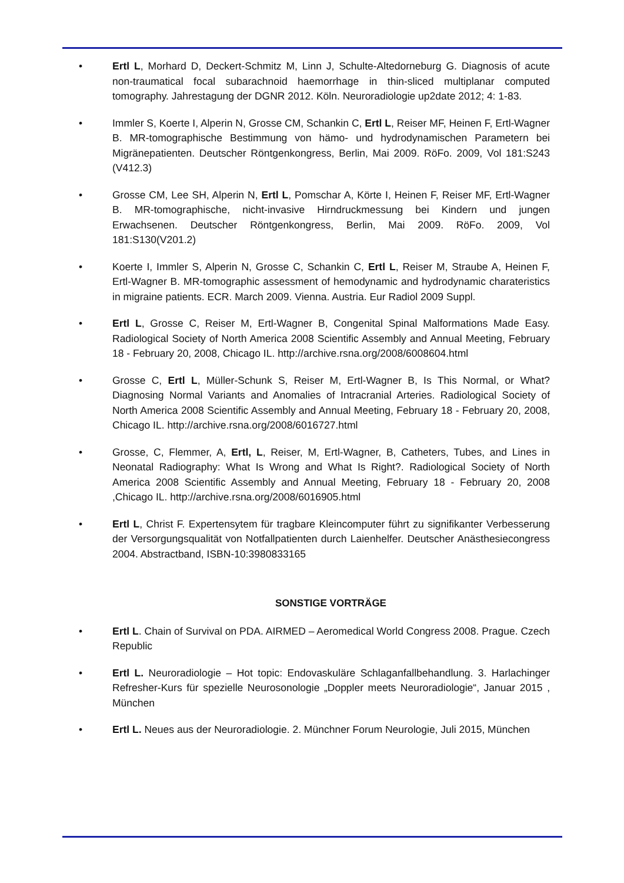• Ertl L, Morhard D, Deckert-Schmitz M, Linn J, Schulte-Altedorneburg G. Diagnosis of acute non-traumatical focal subarachnoid haemorrhage in thin-sliced multiplanar computed tomography. Jahrestagung der DGNR 2012. Köln. Neuroradiologie up2date 2012; 4: 1-83.
• Immler S, Koerte I, Alperin N, Grosse CM, Schankin C, Ertl L, Reiser MF, Heinen F, Ertl-Wagner B. MR-tomographische Bestimmung von hämo- und hydrodynamischen Parametern bei Migränepatienten. Deutscher Röntgenkongress, Berlin, Mai 2009. RöFo. 2009, Vol 181:S243 (V412.3)
• Grosse CM, Lee SH, Alperin N, Ertl L, Pomschar A, Körte I, Heinen F, Reiser MF, Ertl-Wagner B. MR-tomographische, nicht-invasive Hirndruckmessung bei Kindern und jungen Erwachsenen. Deutscher Röntgenkongress, Berlin, Mai 2009. RöFo. 2009, Vol 181:S130(V201.2)
• Koerte I, Immler S, Alperin N, Grosse C, Schankin C, Ertl L, Reiser M, Straube A, Heinen F, Ertl-Wagner B. MR-tomographic assessment of hemodynamic and hydrodynamic charateristics in migraine patients. ECR. March 2009. Vienna. Austria. Eur Radiol 2009 Suppl.
• Ertl L, Grosse C, Reiser M, Ertl-Wagner B, Congenital Spinal Malformations Made Easy. Radiological Society of North America 2008 Scientific Assembly and Annual Meeting, February 18 - February 20, 2008, Chicago IL. http://archive.rsna.org/2008/6008604.html
• Grosse C, Ertl L, Müller-Schunk S, Reiser M, Ertl-Wagner B, Is This Normal, or What? Diagnosing Normal Variants and Anomalies of Intracranial Arteries. Radiological Society of North America 2008 Scientific Assembly and Annual Meeting, February 18 - February 20, 2008, Chicago IL. http://archive.rsna.org/2008/6016727.html
• Grosse, C, Flemmer, A, Ertl, L, Reiser, M, Ertl-Wagner, B, Catheters, Tubes, and Lines in Neonatal Radiography: What Is Wrong and What Is Right?. Radiological Society of North America 2008 Scientific Assembly and Annual Meeting, February 18 - February 20, 2008 ,Chicago IL. http://archive.rsna.org/2008/6016905.html
• Ertl L, Christ F. Expertensytem für tragbare Kleincomputer führt zu signifikanter Verbesserung der Versorgungsqualität von Notfallpatienten durch Laienhelfer. Deutscher Anästhesiecongress 2004. Abstractband, ISBN-10:3980833165
SONSTIGE VORTRÄGE
• Ertl L. Chain of Survival on PDA. AIRMED – Aeromedical World Congress 2008. Prague. Czech Republic
• Ertl L. Neuroradiologie – Hot topic: Endovaskuläre Schlaganfallbehandlung. 3. Harlachinger Refresher-Kurs für spezielle Neurosonologie „Doppler meets Neuroradiologie“, Januar 2015 , München
• Ertl L. Neues aus der Neuroradiologie. 2. Münchner Forum Neurologie, Juli 2015, München